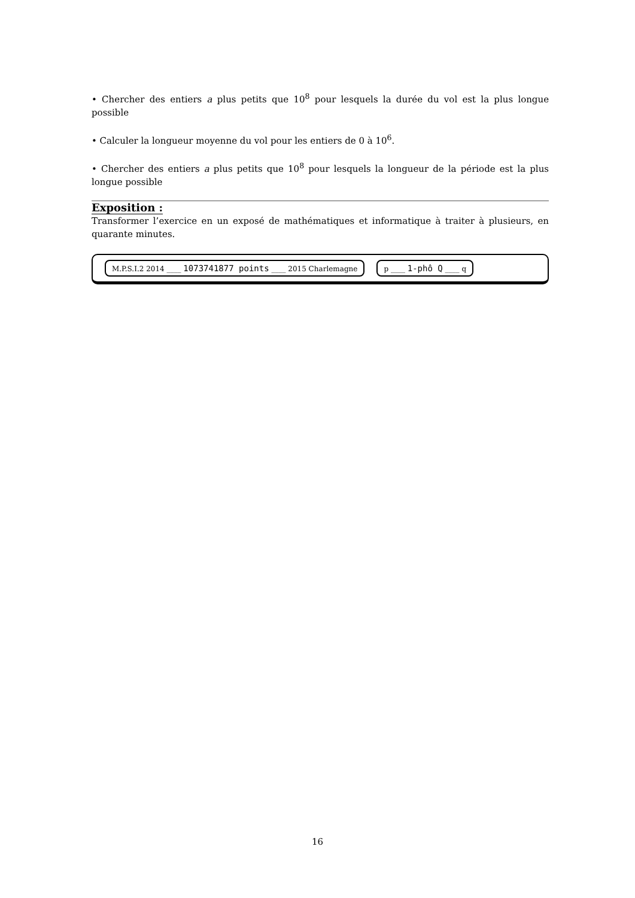• Chercher des entiers a plus petits que 10<sup>8</sup> pour lesquels la durée du vol est la plus longue possible
• Calculer la longueur moyenne du vol pour les entiers de 0 à 10<sup>6</sup>.
• Chercher des entiers a plus petits que 10<sup>8</sup> pour lesquels la longueur de la période est la plus longue possible
Exposition :
Transformer l’exercice en un exposé de mathématiques et informatique à traiter à plusieurs, en quarante minutes.
M.P.S.I.2 2014 ____ 1073741877 points ____ 2015 Charlemagne p ____ 1-phô Q ____ q
16